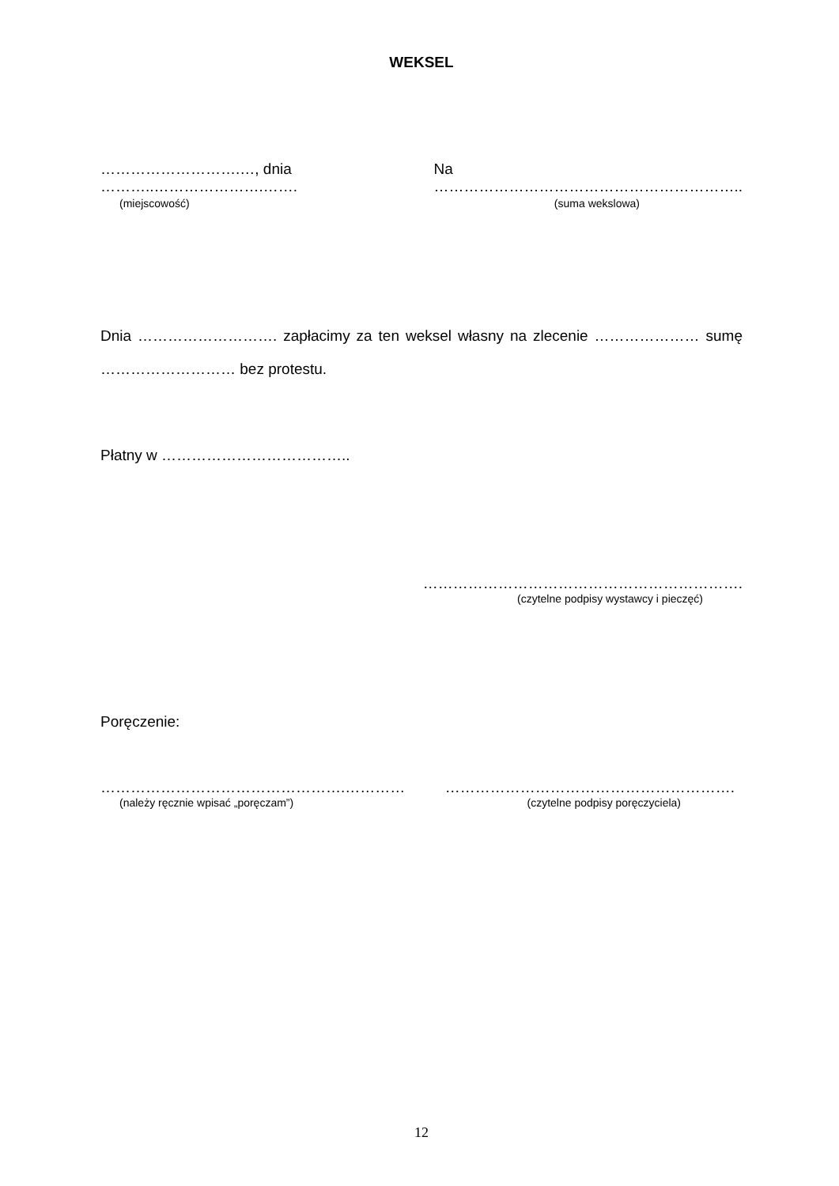WEKSEL
……………………….…, dnia ………..………………….……. Na ……………………………………………………..
(miejscowość) (suma wekslowa)
Dnia ………………………. zapłacimy za ten weksel własny na zlecenie ………………… sumę ……………………… bez protestu.
Płatny w ………………………………..
……………………………………………………….
(czytelne podpisy wystawcy i pieczęć)
Poręczenie:
………………………………………….………… ………………………………………………….
(należy ręcznie wpisać „poręczam”) (czytelne podpisy poręczyciela)
12